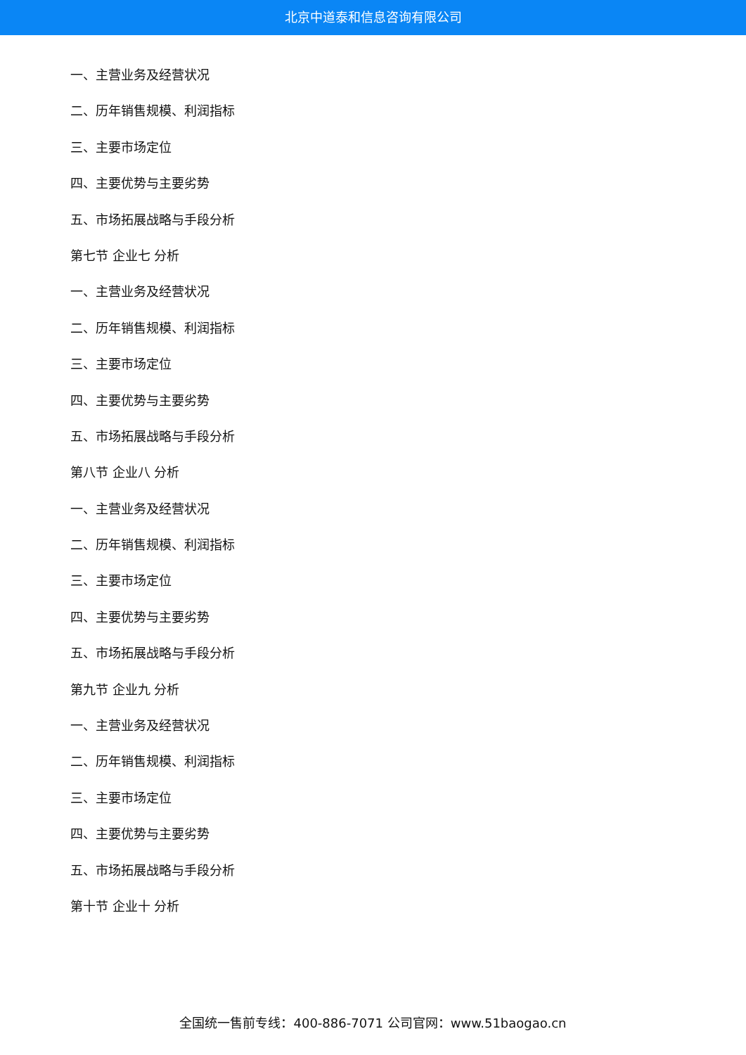北京中道泰和信息咨询有限公司
一、主营业务及经营状况
二、历年销售规模、利润指标
三、主要市场定位
四、主要优势与主要劣势
五、市场拓展战略与手段分析
第七节 企业七 分析
一、主营业务及经营状况
二、历年销售规模、利润指标
三、主要市场定位
四、主要优势与主要劣势
五、市场拓展战略与手段分析
第八节 企业八 分析
一、主营业务及经营状况
二、历年销售规模、利润指标
三、主要市场定位
四、主要优势与主要劣势
五、市场拓展战略与手段分析
第九节 企业九 分析
一、主营业务及经营状况
二、历年销售规模、利润指标
三、主要市场定位
四、主要优势与主要劣势
五、市场拓展战略与手段分析
第十节 企业十 分析
全国统一售前专线：400-886-7071 公司官网：www.51baogao.cn